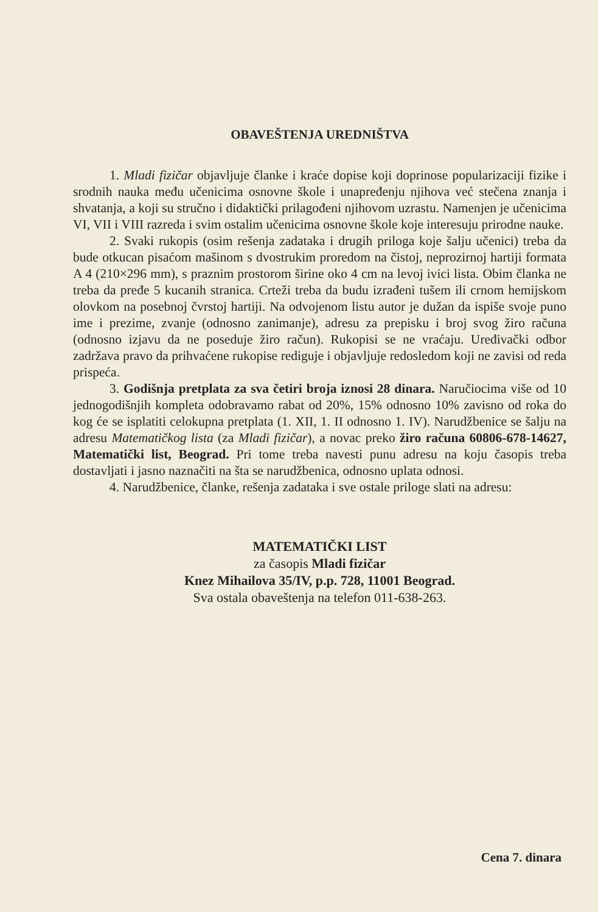OBAVEŠTENJA UREDNIŠTVA
1. Mladi fizičar objavljuje članke i kraće dopise koji doprinose popularizaciji fizike i srodnih nauka među učenicima osnovne škole i unapređenju njihova već stečena znanja i shvatanja, a koji su stručno i didaktički prilagođeni njihovom uzrastu. Namenjen je učenicima VI, VII i VIII razreda i svim ostalim učenicima osnovne škole koje interesuju prirodne nauke.
2. Svaki rukopis (osim rešenja zadataka i drugih priloga koje šalju učenici) treba da bude otkucan pisaćom mašinom s dvostrukim proredom na čistoj, neprozirnoj hartiji formata A 4 (210×296 mm), s praznim prostorom širine oko 4 cm na levoj ivici lista. Obim članka ne treba da pređe 5 kucanih stranica. Crteži treba da budu izrađeni tušem ili crnom hemijskom olovkom na posebnoj čvrstoj hartiji. Na odvojenom listu autor je dužan da ispiše svoje puno ime i prezime, zvanje (odnosno zanimanje), adresu za prepisku i broj svog žiro računa (odnosno izjavu da ne poseduje žiro račun). Rukopisi se ne vraćaju. Uređivački odbor zadržava pravo da prihvaćene rukopise rediguje i objavljuje redosledom koji ne zavisi od reda prispeća.
3. Godišnja pretplata za sva četiri broja iznosi 28 dinara. Naručiocima više od 10 jednogodišnjih kompleta odobravamo rabat od 20%, 15% odnosno 10% zavisno od roka do kog će se isplatiti celokupna pretplata (1. XII, 1. II odnosno 1. IV). Narudžbenice se šalju na adresu Matematičkog lista (za Mladi fizičar), a novac preko žiro računa 60806-678-14627, Matematički list, Beograd. Pri tome treba navesti punu adresu na koju časopis treba dostavljati i jasno naznačiti na šta se narudžbenica, odnosno uplata odnosi.
4. Narudžbenice, članke, rešenja zadataka i sve ostale priloge slati na adresu:
MATEMATIČKI LIST
za časopis Mladi fizičar
Knez Mihailova 35/IV, p.p. 728, 11001 Beograd.
Sva ostala obaveštenja na telefon 011-638-263.
Cena 7. dinara